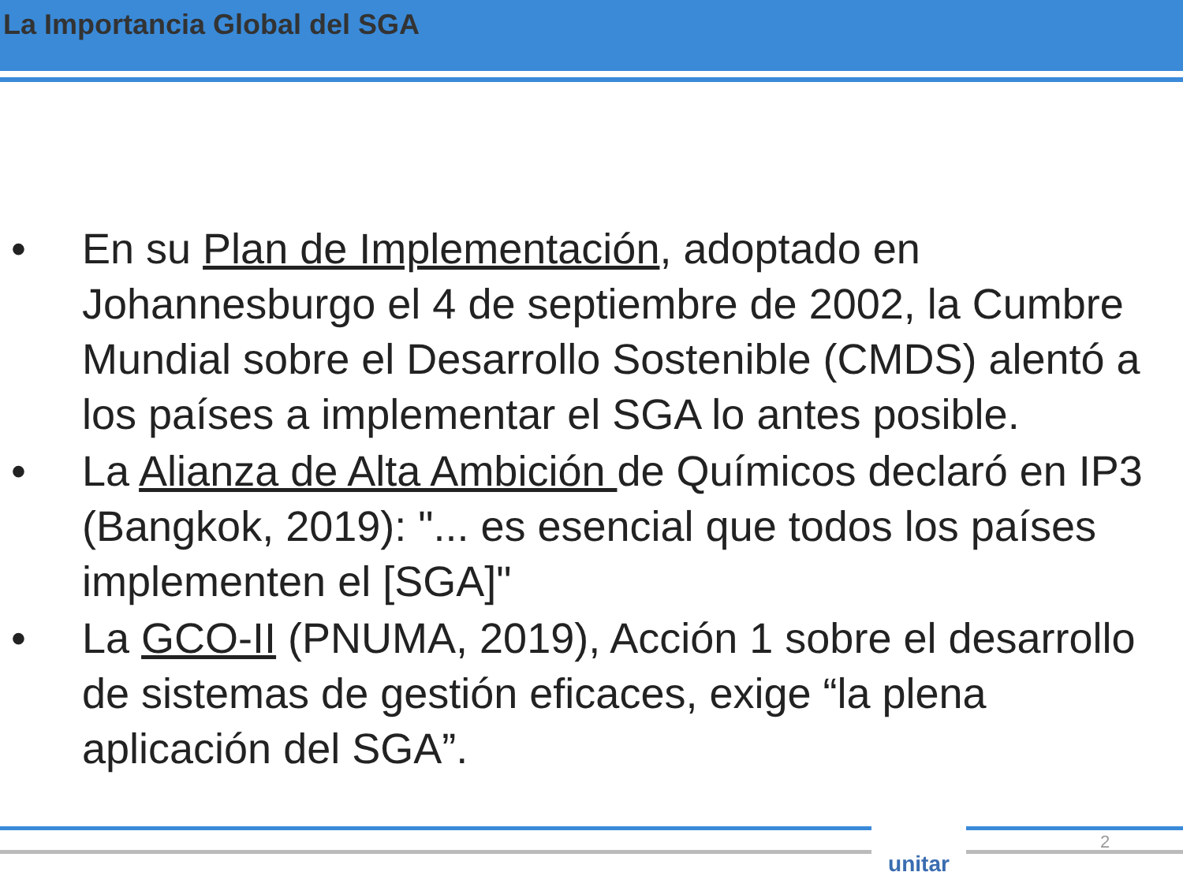La Importancia Global del SGA
• En su Plan de Implementación, adoptado en Johannesburgo el 4 de septiembre de 2002, la Cumbre Mundial sobre el Desarrollo Sostenible (CMDS) alentó a los países a implementar el SGA lo antes posible.
• La Alianza de Alta Ambición de Químicos declaró en IP3 (Bangkok, 2019): "... es esencial que todos los países implementen el [SGA]"
• La GCO-II (PNUMA, 2019), Acción 1 sobre el desarrollo de sistemas de gestión eficaces, exige “la plena aplicación del SGA”.
unitar 2